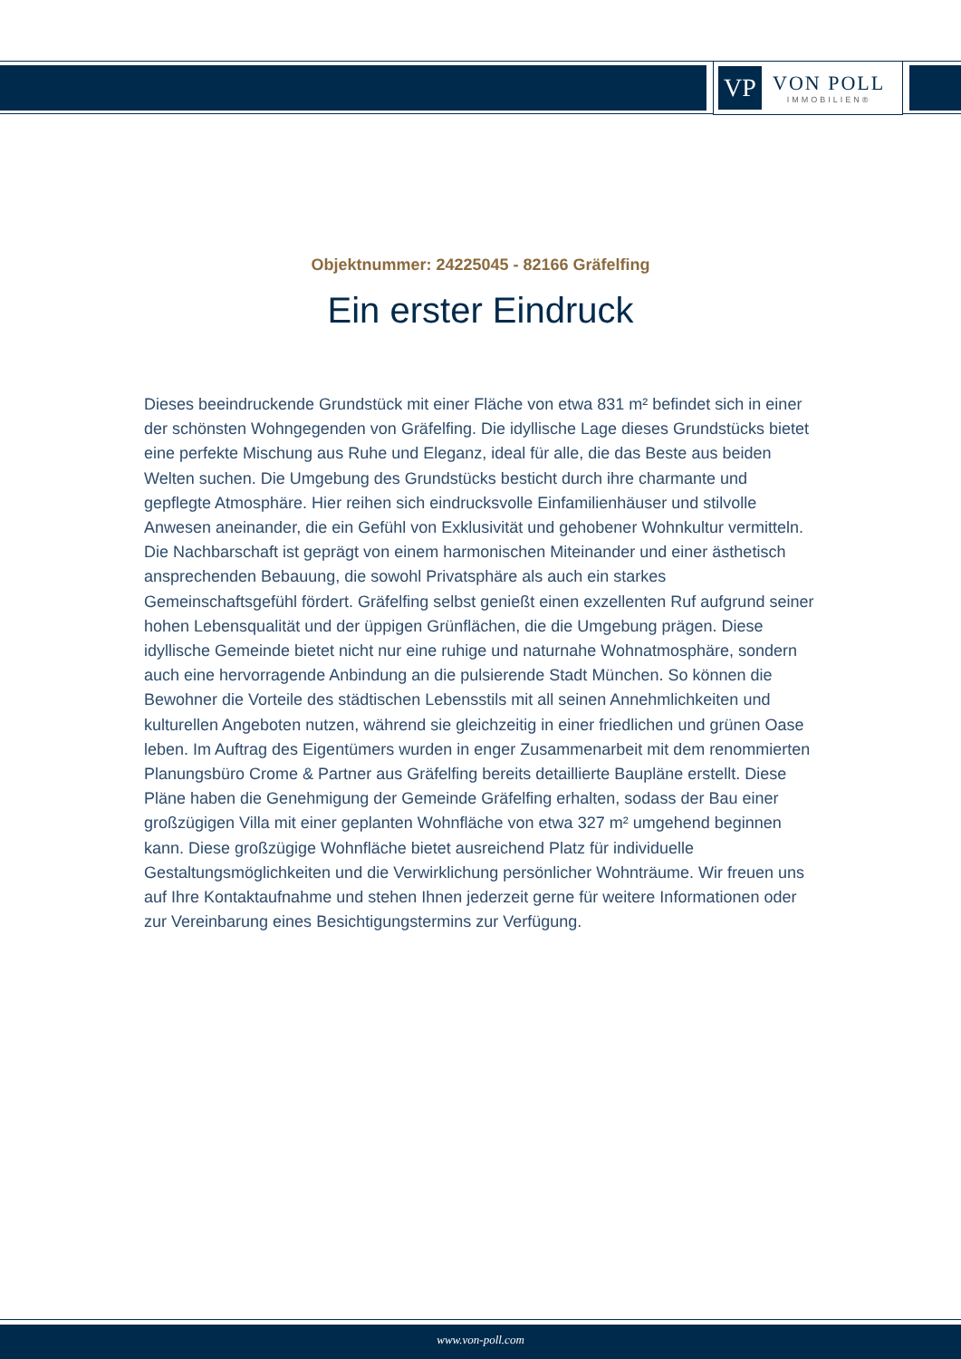VP
VON POLL
IMMOBILIEN®
Objektnummer: 24225045 - 82166 Gräfelfing
Ein erster Eindruck
Dieses beeindruckende Grundstück mit einer Fläche von etwa 831 m² befindet sich in einer der schönsten Wohngegenden von Gräfelfing. Die idyllische Lage dieses Grundstücks bietet eine perfekte Mischung aus Ruhe und Eleganz, ideal für alle, die das Beste aus beiden Welten suchen. Die Umgebung des Grundstücks besticht durch ihre charmante und gepflegte Atmosphäre. Hier reihen sich eindrucksvolle Einfamilienhäuser und stilvolle Anwesen aneinander, die ein Gefühl von Exklusivität und gehobener Wohnkultur vermitteln. Die Nachbarschaft ist geprägt von einem harmonischen Miteinander und einer ästhetisch ansprechenden Bebauung, die sowohl Privatsphäre als auch ein starkes Gemeinschaftsgefühl fördert. Gräfelfing selbst genießt einen exzellenten Ruf aufgrund seiner hohen Lebensqualität und der üppigen Grünflächen, die die Umgebung prägen. Diese idyllische Gemeinde bietet nicht nur eine ruhige und naturnahe Wohnatmosphäre, sondern auch eine hervorragende Anbindung an die pulsierende Stadt München. So können die Bewohner die Vorteile des städtischen Lebensstils mit all seinen Annehmlichkeiten und kulturellen Angeboten nutzen, während sie gleichzeitig in einer friedlichen und grünen Oase leben. Im Auftrag des Eigentümers wurden in enger Zusammenarbeit mit dem renommierten Planungsbüro Crome & Partner aus Gräfelfing bereits detaillierte Baupläne erstellt. Diese Pläne haben die Genehmigung der Gemeinde Gräfelfing erhalten, sodass der Bau einer großzügigen Villa mit einer geplanten Wohnfläche von etwa 327 m² umgehend beginnen kann. Diese großzügige Wohnfläche bietet ausreichend Platz für individuelle Gestaltungsmöglichkeiten und die Verwirklichung persönlicher Wohnträume. Wir freuen uns auf Ihre Kontaktaufnahme und stehen Ihnen jederzeit gerne für weitere Informationen oder zur Vereinbarung eines Besichtigungstermins zur Verfügung.
www.von-poll.com